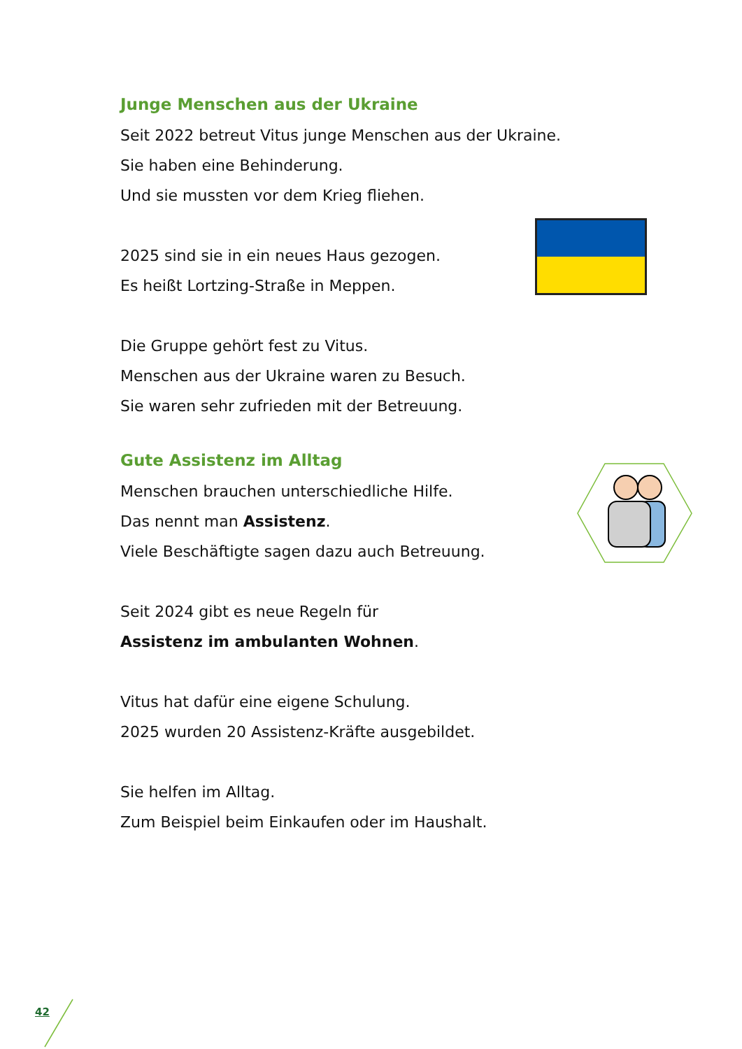Junge Menschen aus der Ukraine
Seit 2022 betreut Vitus junge Menschen aus der Ukraine.
Sie haben eine Behinderung.
Und sie mussten vor dem Krieg fliehen.
2025 sind sie in ein neues Haus gezogen.
Es heißt Lortzing-Straße in Meppen.
Die Gruppe gehört fest zu Vitus.
Menschen aus der Ukraine waren zu Besuch.
Sie waren sehr zufrieden mit der Betreuung.
Gute Assistenz im Alltag
Menschen brauchen unterschiedliche Hilfe.
Das nennt man Assistenz.
Viele Beschäftigte sagen dazu auch Betreuung.
Seit 2024 gibt es neue Regeln für
Assistenz im ambulanten Wohnen.
Vitus hat dafür eine eigene Schulung.
2025 wurden 20 Assistenz-Kräfte ausgebildet.
Sie helfen im Alltag.
Zum Beispiel beim Einkaufen oder im Haushalt.
42